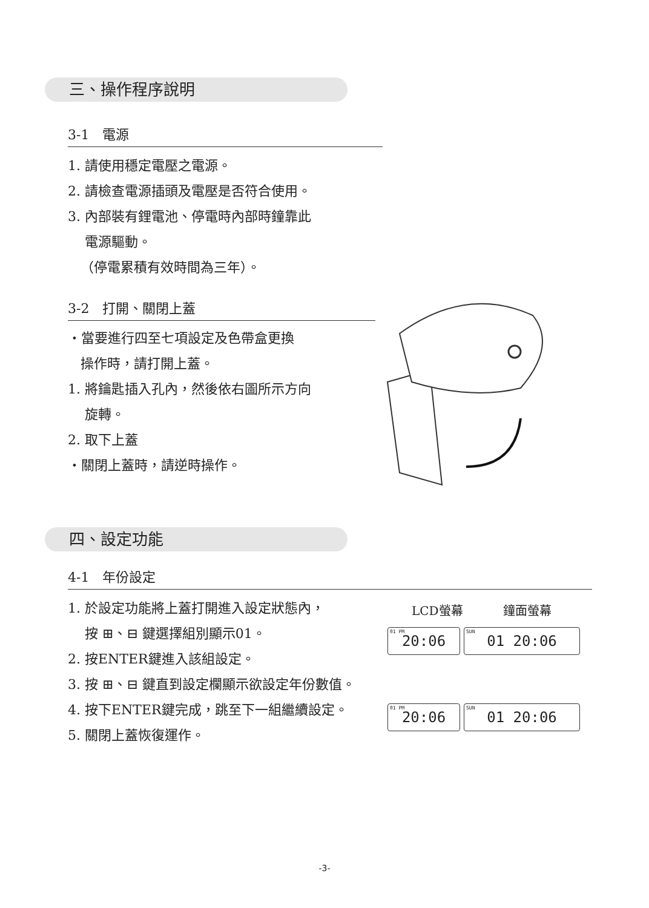三、操作程序說明
3-1　電源
1. 請使用穩定電壓之電源。
2. 請檢查電源插頭及電壓是否符合使用。
3. 內部裝有鋰電池、停電時內部時鐘靠此
電源驅動。
（停電累積有效時間為三年）。
3-2　打開、關閉上蓋
・當要進行四至七項設定及色帶盒更換
操作時，請打開上蓋。
1. 將鑰匙插入孔內，然後依右圖所示方向
旋轉。
2. 取下上蓋
・關閉上蓋時，請逆時操作。
四、設定功能
4-1　年份設定
1. 於設定功能將上蓋打開進入設定狀態內，
按 ⊞、⊟ 鍵選擇組別顯示01。
2. 按ENTER鍵進入該組設定。
3. 按 ⊞、⊟ 鍵直到設定欄顯示欲設定年份數值。
4. 按下ENTER鍵完成，跳至下一組繼續設定。
5. 關閉上蓋恢復運作。
LCD螢幕 鐘面螢幕
01 PM 20:06 SUN 01 20:06
01 PM 20:06 SUN 01 20:06
-3-